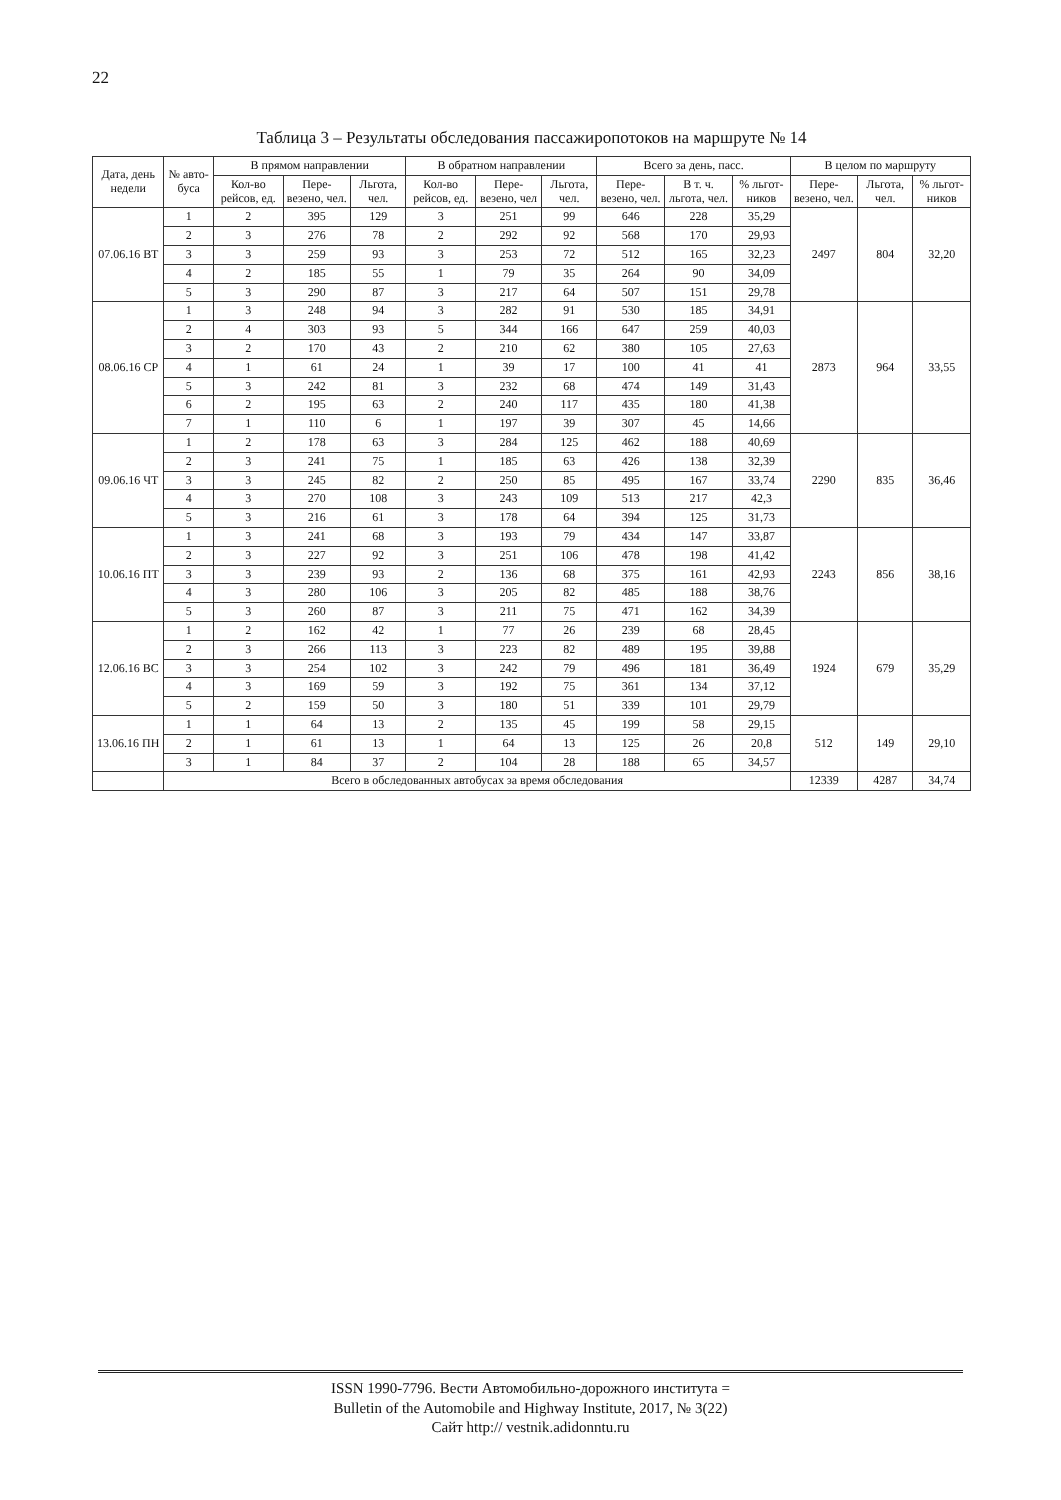22
Таблица 3 – Результаты обследования пассажиропотоков на маршруте № 14
| Дата, день недели | № авто-буса | В прямом направлении | | | В обратном направлении | | | Всего за день, пасс. | | | В целом по маршруту | | |
| --- | --- | --- | --- | --- | --- | --- | --- | --- | --- | --- | --- | --- | --- |
| | | Кол-во рейсов, ед. | Пере-везено, чел. | Льгота, чел. | Кол-во рейсов, ед. | Пере-везено, чел | Льгота, чел. | Пере-везено, чел. | В т. ч. льгота, чел. | % льгот-ников | Пере-везено, чел. | Льгота, чел. | % льгот-ников |
| 07.06.16 ВТ | 1 | 2 | 395 | 129 | 3 | 251 | 99 | 646 | 228 | 35,29 | 2497 | 804 | 32,20 |
| | 2 | 3 | 276 | 78 | 2 | 292 | 92 | 568 | 170 | 29,93 | | | |
| | 3 | 3 | 259 | 93 | 3 | 253 | 72 | 512 | 165 | 32,23 | | | |
| | 4 | 2 | 185 | 55 | 1 | 79 | 35 | 264 | 90 | 34,09 | | | |
| | 5 | 3 | 290 | 87 | 3 | 217 | 64 | 507 | 151 | 29,78 | | | |
| 08.06.16 СР | 1 | 3 | 248 | 94 | 3 | 282 | 91 | 530 | 185 | 34,91 | 2873 | 964 | 33,55 |
| | 2 | 4 | 303 | 93 | 5 | 344 | 166 | 647 | 259 | 40,03 | | | |
| | 3 | 2 | 170 | 43 | 2 | 210 | 62 | 380 | 105 | 27,63 | | | |
| | 4 | 1 | 61 | 24 | 1 | 39 | 17 | 100 | 41 | 41 | | | |
| | 5 | 3 | 242 | 81 | 3 | 232 | 68 | 474 | 149 | 31,43 | | | |
| | 6 | 2 | 195 | 63 | 2 | 240 | 117 | 435 | 180 | 41,38 | | | |
| | 7 | 1 | 110 | 6 | 1 | 197 | 39 | 307 | 45 | 14,66 | | | |
| 09.06.16 ЧТ | 1 | 2 | 178 | 63 | 3 | 284 | 125 | 462 | 188 | 40,69 | 2290 | 835 | 36,46 |
| | 2 | 3 | 241 | 75 | 1 | 185 | 63 | 426 | 138 | 32,39 | | | |
| | 3 | 3 | 245 | 82 | 2 | 250 | 85 | 495 | 167 | 33,74 | | | |
| | 4 | 3 | 270 | 108 | 3 | 243 | 109 | 513 | 217 | 42,3 | | | |
| | 5 | 3 | 216 | 61 | 3 | 178 | 64 | 394 | 125 | 31,73 | | | |
| 10.06.16 ПТ | 1 | 3 | 241 | 68 | 3 | 193 | 79 | 434 | 147 | 33,87 | 2243 | 856 | 38,16 |
| | 2 | 3 | 227 | 92 | 3 | 251 | 106 | 478 | 198 | 41,42 | | | |
| | 3 | 3 | 239 | 93 | 2 | 136 | 68 | 375 | 161 | 42,93 | | | |
| | 4 | 3 | 280 | 106 | 3 | 205 | 82 | 485 | 188 | 38,76 | | | |
| | 5 | 3 | 260 | 87 | 3 | 211 | 75 | 471 | 162 | 34,39 | | | |
| 12.06.16 ВС | 1 | 2 | 162 | 42 | 1 | 77 | 26 | 239 | 68 | 28,45 | 1924 | 679 | 35,29 |
| | 2 | 3 | 266 | 113 | 3 | 223 | 82 | 489 | 195 | 39,88 | | | |
| | 3 | 3 | 254 | 102 | 3 | 242 | 79 | 496 | 181 | 36,49 | | | |
| | 4 | 3 | 169 | 59 | 3 | 192 | 75 | 361 | 134 | 37,12 | | | |
| | 5 | 2 | 159 | 50 | 3 | 180 | 51 | 339 | 101 | 29,79 | | | |
| 13.06.16 ПН | 1 | 1 | 64 | 13 | 2 | 135 | 45 | 199 | 58 | 29,15 | 512 | 149 | 29,10 |
| | 2 | 1 | 61 | 13 | 1 | 64 | 13 | 125 | 26 | 20,8 | | | |
| | 3 | 1 | 84 | 37 | 2 | 104 | 28 | 188 | 65 | 34,57 | | | |
| | Всего в обследованных автобусах за время обследования | | | | | | | | | | 12339 | 4287 | 34,74 |
ISSN 1990-7796. Вести Автомобильно-дорожного института =
Bulletin of the Automobile and Highway Institute, 2017, № 3(22)
Сайт http:// vestnik.adidonntu.ru